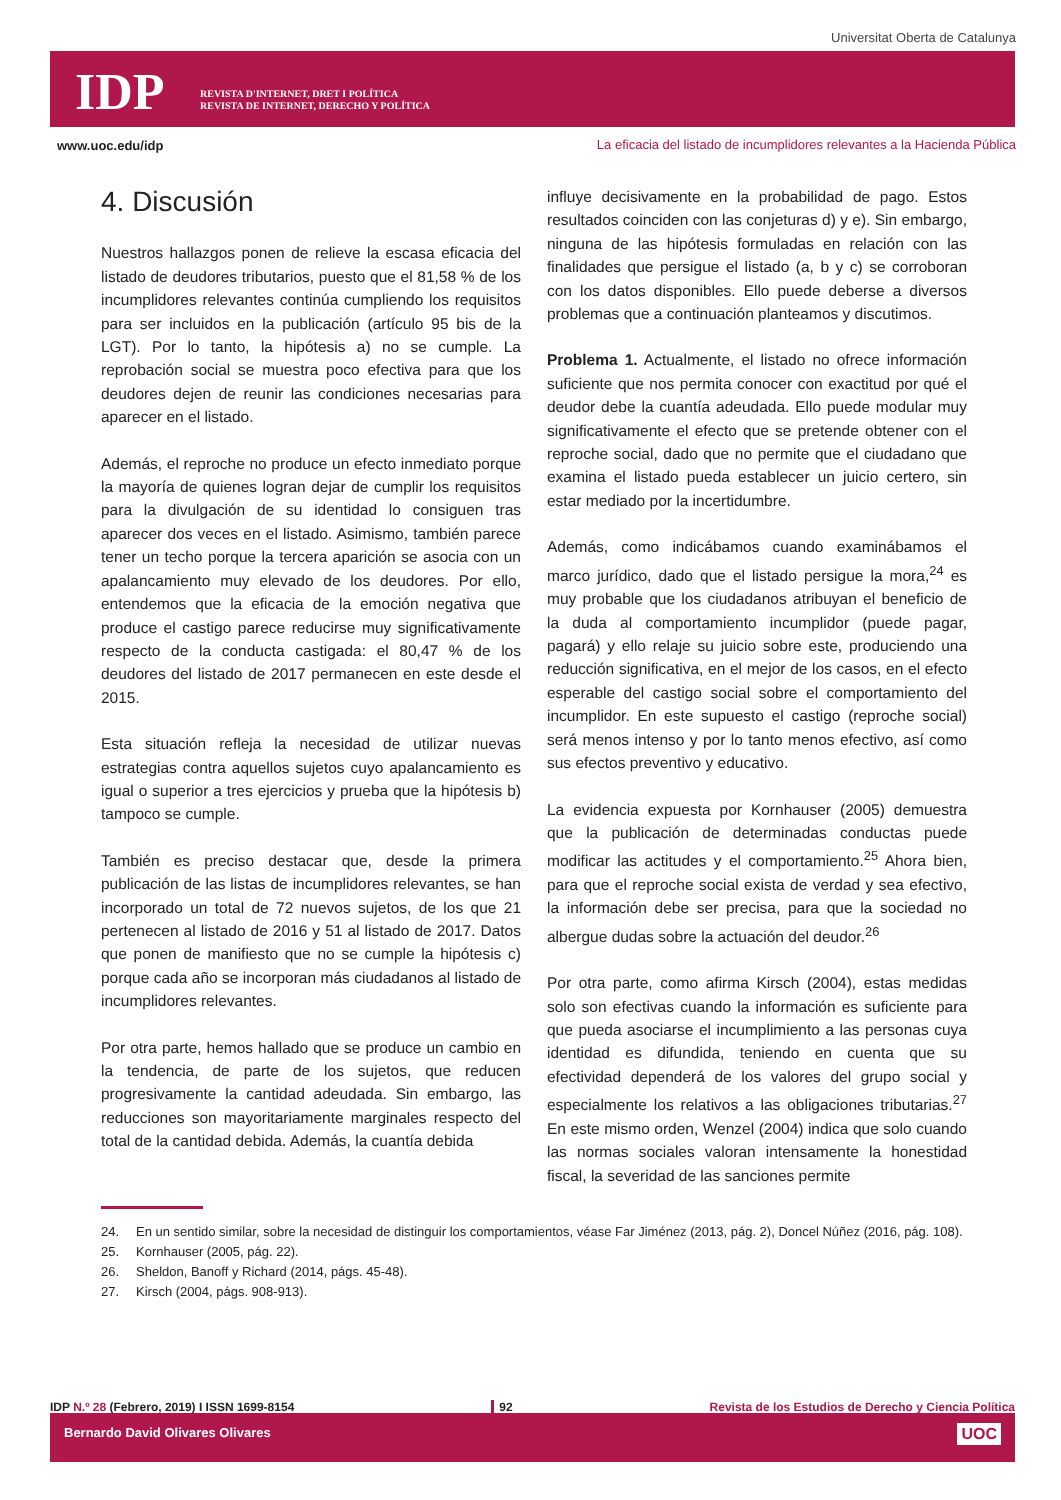Universitat Oberta de Catalunya
IDP
REVISTA D'INTERNET, DRET I POLÍTICA
REVISTA DE INTERNET, DERECHO Y POLÍTICA
www.uoc.edu/idp
La eficacia del listado de incumplidores relevantes a la Hacienda Pública
4. Discusión
Nuestros hallazgos ponen de relieve la escasa eficacia del listado de deudores tributarios, puesto que el 81,58 % de los incumplidores relevantes continúa cumpliendo los requisitos para ser incluidos en la publicación (artículo 95 bis de la LGT). Por lo tanto, la hipótesis a) no se cumple. La reprobación social se muestra poco efectiva para que los deudores dejen de reunir las condiciones necesarias para aparecer en el listado.
Además, el reproche no produce un efecto inmediato porque la mayoría de quienes logran dejar de cumplir los requisitos para la divulgación de su identidad lo consiguen tras aparecer dos veces en el listado. Asimismo, también parece tener un techo porque la tercera aparición se asocia con un apalancamiento muy elevado de los deudores. Por ello, entendemos que la eficacia de la emoción negativa que produce el castigo parece reducirse muy significativamente respecto de la conducta castigada: el 80,47 % de los deudores del listado de 2017 permanecen en este desde el 2015.
Esta situación refleja la necesidad de utilizar nuevas estrategias contra aquellos sujetos cuyo apalancamiento es igual o superior a tres ejercicios y prueba que la hipótesis b) tampoco se cumple.
También es preciso destacar que, desde la primera publicación de las listas de incumplidores relevantes, se han incorporado un total de 72 nuevos sujetos, de los que 21 pertenecen al listado de 2016 y 51 al listado de 2017. Datos que ponen de manifiesto que no se cumple la hipótesis c) porque cada año se incorporan más ciudadanos al listado de incumplidores relevantes.
Por otra parte, hemos hallado que se produce un cambio en la tendencia, de parte de los sujetos, que reducen progresivamente la cantidad adeudada. Sin embargo, las reducciones son mayoritariamente marginales respecto del total de la cantidad debida. Además, la cuantía debida
influye decisivamente en la probabilidad de pago. Estos resultados coinciden con las conjeturas d) y e). Sin embargo, ninguna de las hipótesis formuladas en relación con las finalidades que persigue el listado (a, b y c) se corroboran con los datos disponibles. Ello puede deberse a diversos problemas que a continuación planteamos y discutimos.
Problema 1. Actualmente, el listado no ofrece información suficiente que nos permita conocer con exactitud por qué el deudor debe la cuantía adeudada. Ello puede modular muy significativamente el efecto que se pretende obtener con el reproche social, dado que no permite que el ciudadano que examina el listado pueda establecer un juicio certero, sin estar mediado por la incertidumbre.
Además, como indicábamos cuando examinábamos el marco jurídico, dado que el listado persigue la mora,<sup>24</sup> es muy probable que los ciudadanos atribuyan el beneficio de la duda al comportamiento incumplidor (puede pagar, pagará) y ello relaje su juicio sobre este, produciendo una reducción significativa, en el mejor de los casos, en el efecto esperable del castigo social sobre el comportamiento del incumplidor. En este supuesto el castigo (reproche social) será menos intenso y por lo tanto menos efectivo, así como sus efectos preventivo y educativo.
La evidencia expuesta por Kornhauser (2005) demuestra que la publicación de determinadas conductas puede modificar las actitudes y el comportamiento.<sup>25</sup> Ahora bien, para que el reproche social exista de verdad y sea efectivo, la información debe ser precisa, para que la sociedad no albergue dudas sobre la actuación del deudor.<sup>26</sup>
Por otra parte, como afirma Kirsch (2004), estas medidas solo son efectivas cuando la información es suficiente para que pueda asociarse el incumplimiento a las personas cuya identidad es difundida, teniendo en cuenta que su efectividad dependerá de los valores del grupo social y especialmente los relativos a las obligaciones tributarias.<sup>27</sup> En este mismo orden, Wenzel (2004) indica que solo cuando las normas sociales valoran intensamente la honestidad fiscal, la severidad de las sanciones permite
24. En un sentido similar, sobre la necesidad de distinguir los comportamientos, véase Far Jiménez (2013, pág. 2), Doncel Núñez (2016, pág. 108).
25. Kornhauser (2005, pág. 22).
26. Sheldon, Banoff y Richard (2014, págs. 45-48).
27. Kirsch (2004, págs. 908-913).
IDP N.º 28 (Febrero, 2019) I ISSN 1699-8154
92 Revista de los Estudios de Derecho y Ciencia Política
Bernardo David Olivares Olivares
UOC